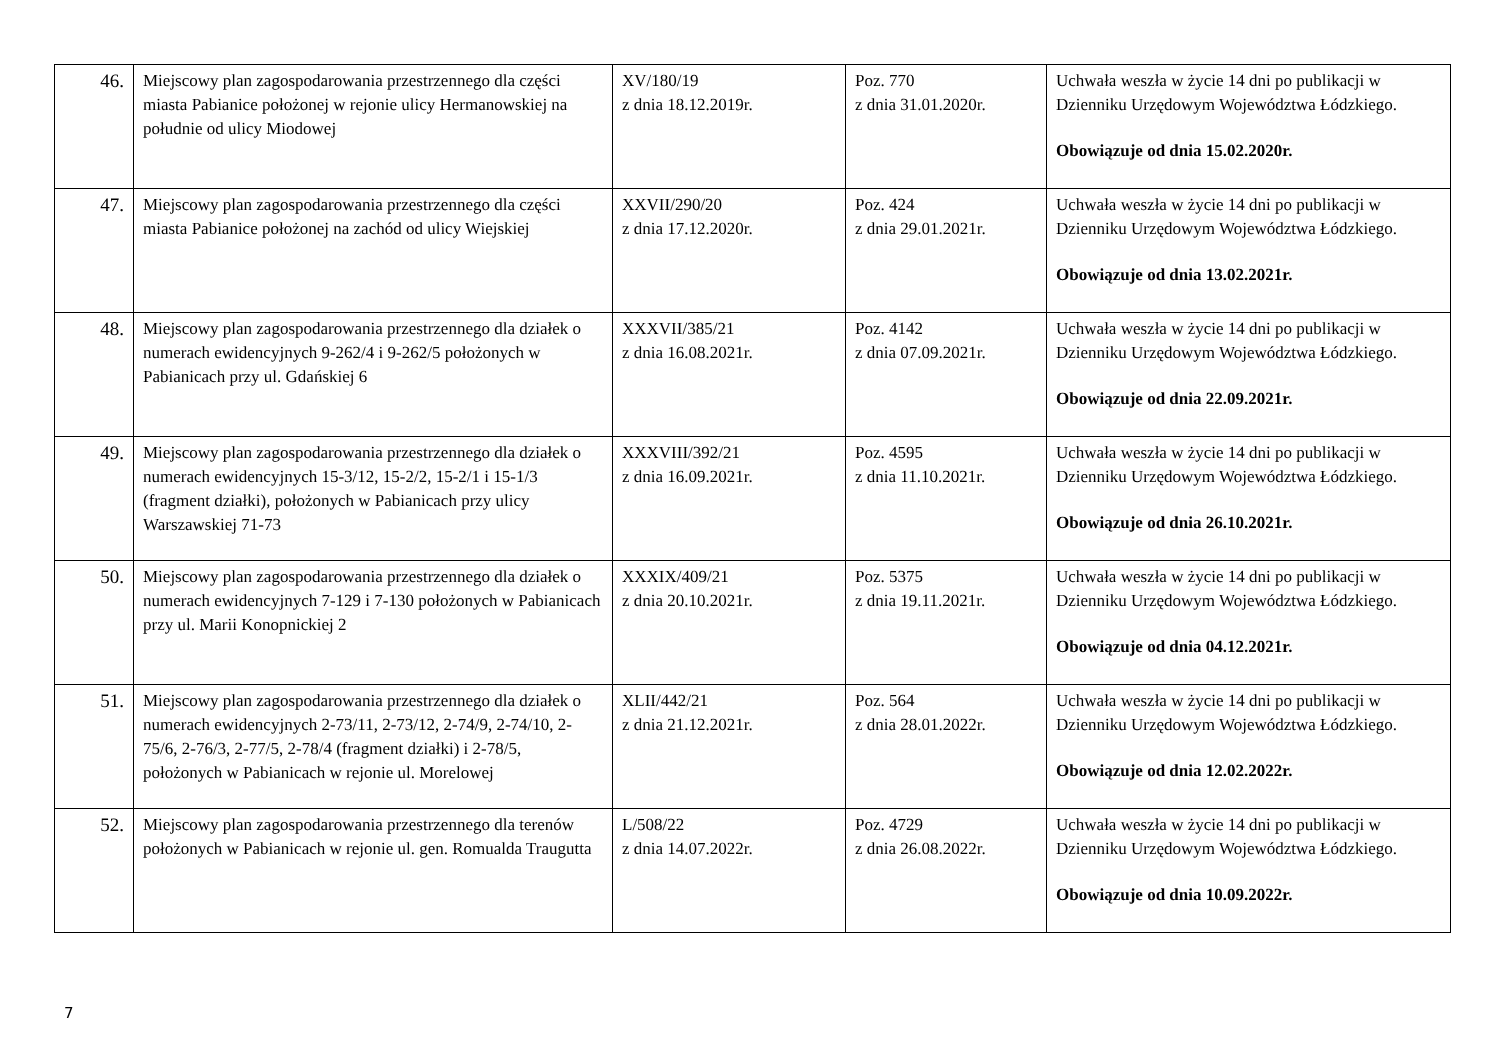| 46. | Miejscowy plan zagospodarowania przestrzennego dla części miasta Pabianice położonej w rejonie ulicy Hermanowskiej na południe od ulicy Miodowej | XV/180/19 z dnia 18.12.2019r. | Poz. 770 z dnia 31.01.2020r. | Uchwała weszła w życie 14 dni po publikacji w Dzienniku Urzędowym Województwa Łódzkiego. Obowiązuje od dnia 15.02.2020r. |
| 47. | Miejscowy plan zagospodarowania przestrzennego dla części miasta Pabianice położonej na zachód od ulicy Wiejskiej | XXVII/290/20 z dnia 17.12.2020r. | Poz. 424 z dnia 29.01.2021r. | Uchwała weszła w życie 14 dni po publikacji w Dzienniku Urzędowym Województwa Łódzkiego. Obowiązuje od dnia 13.02.2021r. |
| 48. | Miejscowy plan zagospodarowania przestrzennego dla działek o numerach ewidencyjnych 9-262/4 i 9-262/5 położonych w Pabianicach przy ul. Gdańskiej 6 | XXXVII/385/21 z dnia 16.08.2021r. | Poz. 4142 z dnia 07.09.2021r. | Uchwała weszła w życie 14 dni po publikacji w Dzienniku Urzędowym Województwa Łódzkiego. Obowiązuje od dnia 22.09.2021r. |
| 49. | Miejscowy plan zagospodarowania przestrzennego dla działek o numerach ewidencyjnych 15-3/12, 15-2/2, 15-2/1 i 15-1/3 (fragment działki), położonych w Pabianicach przy ulicy Warszawskiej 71-73 | XXXVIII/392/21 z dnia 16.09.2021r. | Poz. 4595 z dnia 11.10.2021r. | Uchwała weszła w życie 14 dni po publikacji w Dzienniku Urzędowym Województwa Łódzkiego. Obowiązuje od dnia 26.10.2021r. |
| 50. | Miejscowy plan zagospodarowania przestrzennego dla działek o numerach ewidencyjnych 7-129 i 7-130 położonych w Pabianicach przy ul. Marii Konopnickiej 2 | XXXIX/409/21 z dnia 20.10.2021r. | Poz. 5375 z dnia 19.11.2021r. | Uchwała weszła w życie 14 dni po publikacji w Dzienniku Urzędowym Województwa Łódzkiego. Obowiązuje od dnia 04.12.2021r. |
| 51. | Miejscowy plan zagospodarowania przestrzennego dla działek o numerach ewidencyjnych 2-73/11, 2-73/12, 2-74/9, 2-74/10, 2-75/6, 2-76/3, 2-77/5, 2-78/4 (fragment działki) i 2-78/5, położonych w Pabianicach w rejonie ul. Morelowej | XLII/442/21 z dnia 21.12.2021r. | Poz. 564 z dnia 28.01.2022r. | Uchwała weszła w życie 14 dni po publikacji w Dzienniku Urzędowym Województwa Łódzkiego. Obowiązuje od dnia 12.02.2022r. |
| 52. | Miejscowy plan zagospodarowania przestrzennego dla terenów położonych w Pabianicach w rejonie ul. gen. Romualda Traugutta | L/508/22 z dnia 14.07.2022r. | Poz. 4729 z dnia 26.08.2022r. | Uchwała weszła w życie 14 dni po publikacji w Dzienniku Urzędowym Województwa Łódzkiego. Obowiązuje od dnia 10.09.2022r. |
7